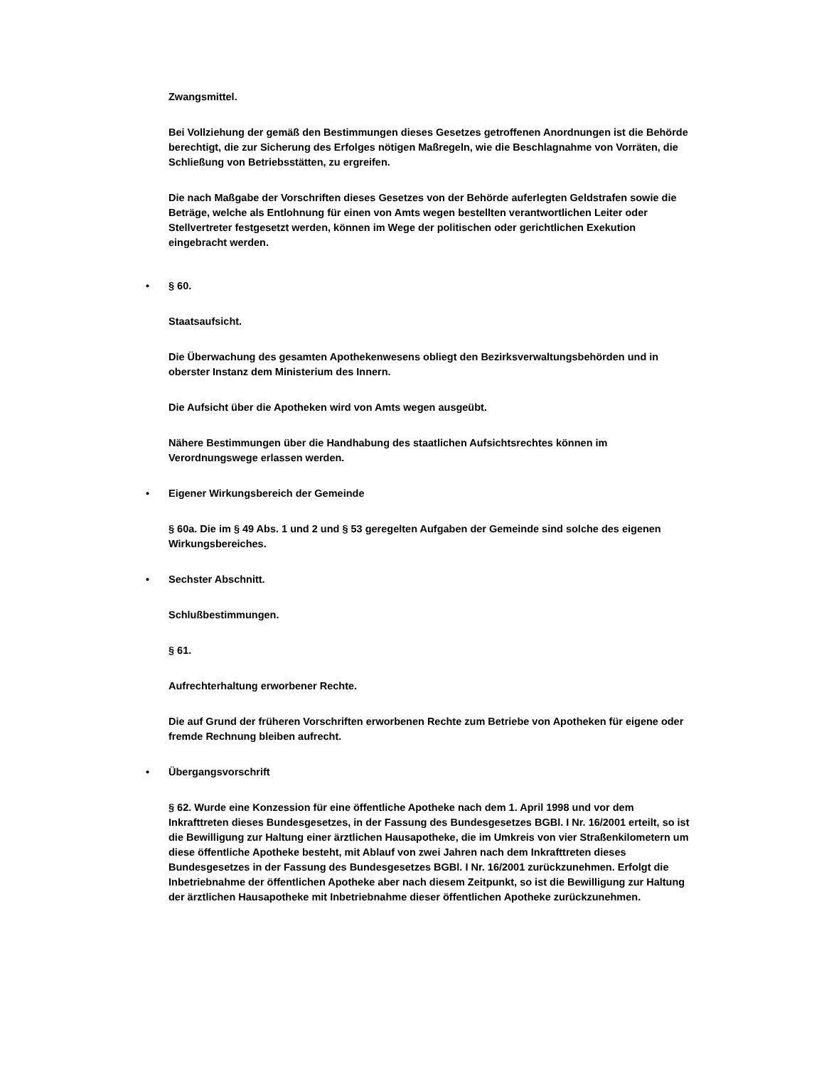Zwangsmittel.
Bei Vollziehung der gemäß den Bestimmungen dieses Gesetzes getroffenen Anordnungen ist die Behörde berechtigt, die zur Sicherung des Erfolges nötigen Maßregeln, wie die Beschlagnahme von Vorräten, die Schließung von Betriebsstätten, zu ergreifen.
Die nach Maßgabe der Vorschriften dieses Gesetzes von der Behörde auferlegten Geldstrafen sowie die Beträge, welche als Entlohnung für einen von Amts wegen bestellten verantwortlichen Leiter oder Stellvertreter festgesetzt werden, können im Wege der politischen oder gerichtlichen Exekution eingebracht werden.
• § 60.
Staatsaufsicht.
Die Überwachung des gesamten Apothekenwesens obliegt den Bezirksverwaltungsbehörden und in oberster Instanz dem Ministerium des Innern.
Die Aufsicht über die Apotheken wird von Amts wegen ausgeübt.
Nähere Bestimmungen über die Handhabung des staatlichen Aufsichtsrechtes können im Verordnungswege erlassen werden.
• Eigener Wirkungsbereich der Gemeinde
§ 60a. Die im § 49 Abs. 1 und 2 und § 53 geregelten Aufgaben der Gemeinde sind solche des eigenen Wirkungsbereiches.
• Sechster Abschnitt.
Schlußbestimmungen.
§ 61.
Aufrechterhaltung erworbener Rechte.
Die auf Grund der früheren Vorschriften erworbenen Rechte zum Betriebe von Apotheken für eigene oder fremde Rechnung bleiben aufrecht.
• Übergangsvorschrift
§ 62. Wurde eine Konzession für eine öffentliche Apotheke nach dem 1. April 1998 und vor dem Inkrafttreten dieses Bundesgesetzes, in der Fassung des Bundesgesetzes BGBl. I Nr. 16/2001 erteilt, so ist die Bewilligung zur Haltung einer ärztlichen Hausapotheke, die im Umkreis von vier Straßenkilometern um diese öffentliche Apotheke besteht, mit Ablauf von zwei Jahren nach dem Inkrafttreten dieses Bundesgesetzes in der Fassung des Bundesgesetzes BGBl. I Nr. 16/2001 zurückzunehmen. Erfolgt die Inbetriebnahme der öffentlichen Apotheke aber nach diesem Zeitpunkt, so ist die Bewilligung zur Haltung der ärztlichen Hausapotheke mit Inbetriebnahme dieser öffentlichen Apotheke zurückzunehmen.